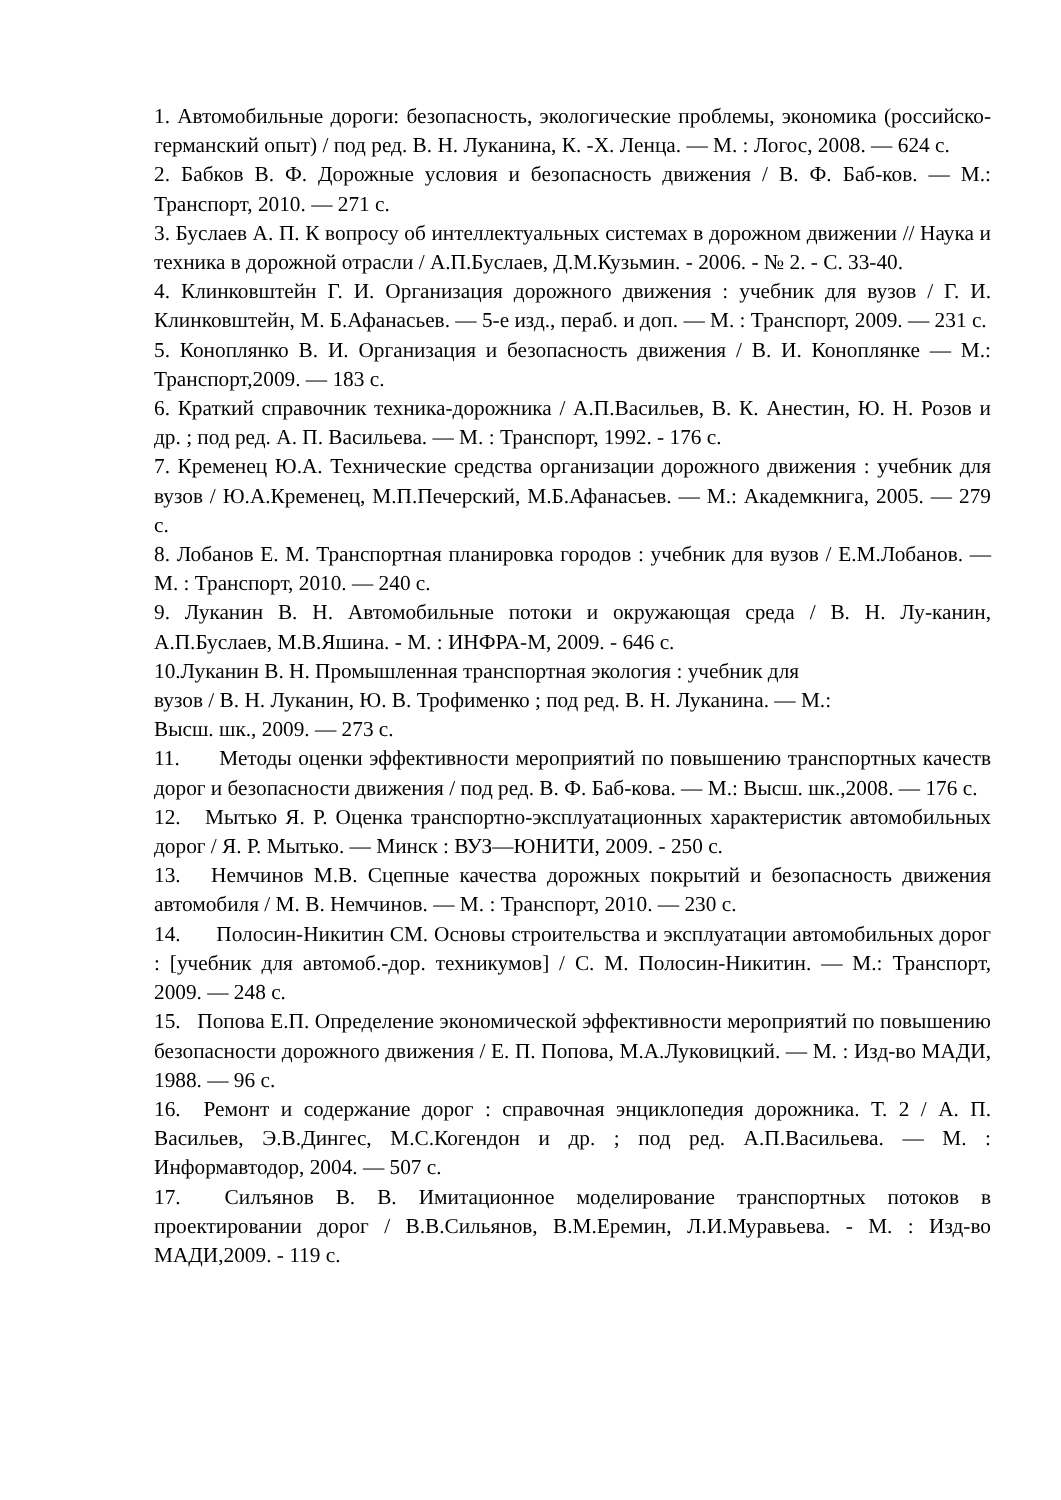1. Автомобильные дороги: безопасность, экологические проблемы, экономика (российско-германский опыт) / под ред. В. Н. Луканина, К. -Х. Ленца. — М. : Логос, 2008. — 624 с.
2. Бабков В. Ф. Дорожные условия и безопасность движения / В. Ф. Баб-ков. — М.: Транспорт, 2010. — 271 с.
3. Буслаев А. П. К вопросу об интеллектуальных системах в дорожном движении // Наука и техника в дорожной отрасли / А.П.Буслаев, Д.М.Кузьмин. - 2006. - № 2. - С. 33-40.
4. Клинковштейн Г. И. Организация дорожного движения : учебник для вузов / Г. И. Клинковштейн, М. Б.Афанасьев. — 5-е изд., пераб. и доп. — М. : Транспорт, 2009. — 231 с.
5. Коноплянко В. И. Организация и безопасность движения / В. И. Коноплянке — М.: Транспорт,2009. — 183 с.
6. Краткий справочник техника-дорожника / А.П.Васильев, В. К. Анестин, Ю. Н. Розов и др. ; под ред. А. П. Васильева. — М. : Транспорт, 1992. - 176 с.
7. Кременец Ю.А. Технические средства организации дорожного движения : учебник для вузов / Ю.А.Кременец, М.П.Печерский, М.Б.Афанасьев. — М.: Академкнига, 2005. — 279 с.
8. Лобанов Е. М. Транспортная планировка городов : учебник для вузов / Е.М.Лобанов. — М. : Транспорт, 2010. — 240 с.
9. Луканин В. Н. Автомобильные потоки и окружающая среда / В. Н. Лу-канин, А.П.Буслаев, М.В.Яшина. - М. : ИНФРА-М, 2009. - 646 с.
10.Луканин В. Н. Промышленная транспортная экология : учебник для
вузов / В. Н. Луканин, Ю. В. Трофименко ; под ред. В. Н. Луканина. — М.:
Высш. шк., 2009. — 273 с.
11. Методы оценки эффективности мероприятий по повышению транспортных качеств дорог и безопасности движения / под ред. В. Ф. Баб-кова. — М.: Высш. шк.,2008. — 176 с.
12. Мытько Я. Р. Оценка транспортно-эксплуатационных характеристик автомобильных дорог / Я. Р. Мытько. — Минск : ВУЗ—ЮНИТИ, 2009. - 250 с.
13. Немчинов М.В. Сцепные качества дорожных покрытий и безопасность движения автомобиля / М. В. Немчинов. — М. : Транспорт, 2010. — 230 с.
14. Полосин-Никитин СМ. Основы строительства и эксплуатации автомобильных дорог : [учебник для автомоб.-дор. техникумов] / С. М. Полосин-Никитин. — М.: Транспорт, 2009. — 248 с.
15. Попова Е.П. Определение экономической эффективности мероприятий по повышению безопасности дорожного движения / Е. П. Попова, М.А.Луковицкий. — М. : Изд-во МАДИ, 1988. — 96 с.
16. Ремонт и содержание дорог : справочная энциклопедия дорожника. Т. 2 / А. П. Васильев, Э.В.Дингес, М.С.Когендон и др. ; под ред. А.П.Васильева. — М. : Информавтодор, 2004. — 507 с.
17. Силъянов В. В. Имитационное моделирование транспортных потоков в проектировании дорог / В.В.Сильянов, В.М.Еремин, Л.И.Муравьева. - М. : Изд-во МАДИ,2009. - 119 с.